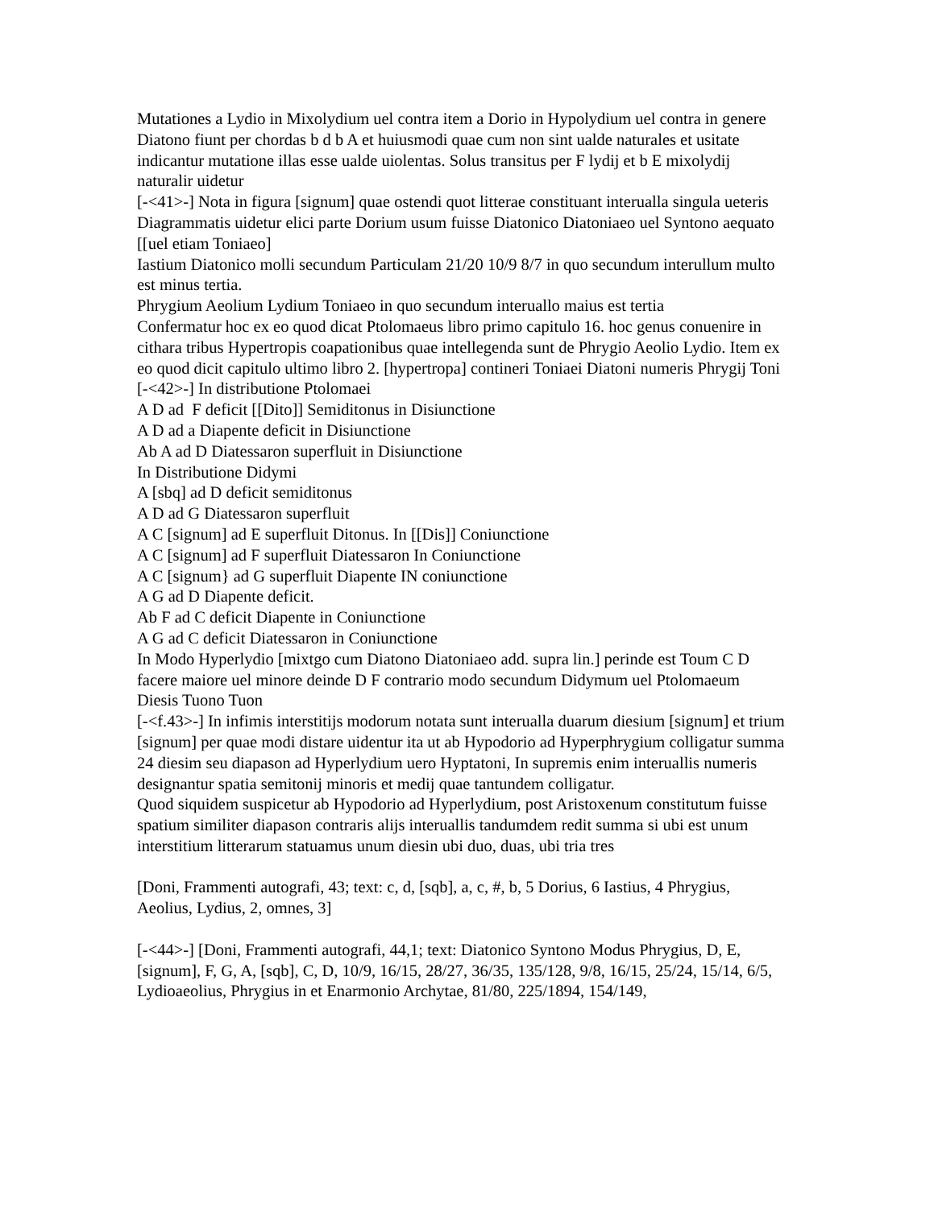Mutationes a Lydio in Mixolydium uel contra item a Dorio in Hypolydium uel contra in genere Diatono fiunt per chordas b d b A et huiusmodi quae cum non sint ualde naturales et usitate indicantur mutatione illas esse ualde uiolentas. Solus transitus per F lydij et b E mixolydij naturalir uidetur
[-<41>-] Nota in figura [signum] quae ostendi quot litterae constituant interualla singula ueteris Diagrammatis uidetur elici parte Dorium usum fuisse Diatonico Diatoniaeo uel Syntono aequato [[uel etiam Toniaeo]
Iastium Diatonico molli secundum Particulam 21/20 10/9 8/7 in quo secundum interullum multo est minus tertia.
Phrygium Aeolium Lydium Toniaeo in quo secundum interuallo maius est tertia
Confermatur hoc ex eo quod dicat Ptolomaeus libro primo capitulo 16. hoc genus conuenire in cithara tribus Hypertropis coapationibus quae intellegenda sunt de Phrygio Aeolio Lydio. Item ex eo quod dicit capitulo ultimo libro 2. [hypertropa] contineri Toniaei Diatoni numeris Phrygij Toni
[-<42>-] In distributione Ptolomaei
A D ad F deficit [[Dito]] Semiditonus in Disiunctione
A D ad a Diapente deficit in Disiunctione
Ab A ad D Diatessaron superfluit in Disiunctione
In Distributione Didymi
A [sbq] ad D deficit semiditonus
A D ad G Diatessaron superfluit
A C [signum] ad E superfluit Ditonus. In [[Dis]] Coniunctione
A C [signum] ad F superfluit Diatessaron In Coniunctione
A C [signum} ad G superfluit Diapente IN coniunctione
A G ad D Diapente deficit.
Ab F ad C deficit Diapente in Coniunctione
A G ad C deficit Diatessaron in Coniunctione
In Modo Hyperlydio [mixtgo cum Diatono Diatoniaeo add. supra lin.] perinde est Toum C D facere maiore uel minore deinde D F contrario modo secundum Didymum uel Ptolomaeum
Diesis Tuono Tuon
[-<f.43>-] In infimis interstitijs modorum notata sunt interualla duarum diesium [signum] et trium [signum] per quae modi distare uidentur ita ut ab Hypodorio ad Hyperphrygium colligatur summa 24 diesim seu diapason ad Hyperlydium uero Hyptatoni, In supremis enim interuallis numeris designantur spatia semitonij minoris et medij quae tantundem colligatur.
Quod siquidem suspicetur ab Hypodorio ad Hyperlydium, post Aristoxenum constitutum fuisse spatium similiter diapason contraris alijs interuallis tandumdem redit summa si ubi est unum interstitium litterarum statuamus unum diesin ubi duo, duas, ubi tria tres
[Doni, Frammenti autografi, 43; text: c, d, [sqb], a, c, #, b, 5 Dorius, 6 Iastius, 4 Phrygius, Aeolius, Lydius, 2, omnes, 3]
[-<44>-] [Doni, Frammenti autografi, 44,1; text: Diatonico Syntono Modus Phrygius, D, E, [signum], F, G, A, [sqb], C, D, 10/9, 16/15, 28/27, 36/35, 135/128, 9/8, 16/15, 25/24, 15/14, 6/5, Lydioaeolius, Phrygius in et Enarmonio Archytae, 81/80, 225/1894, 154/149,